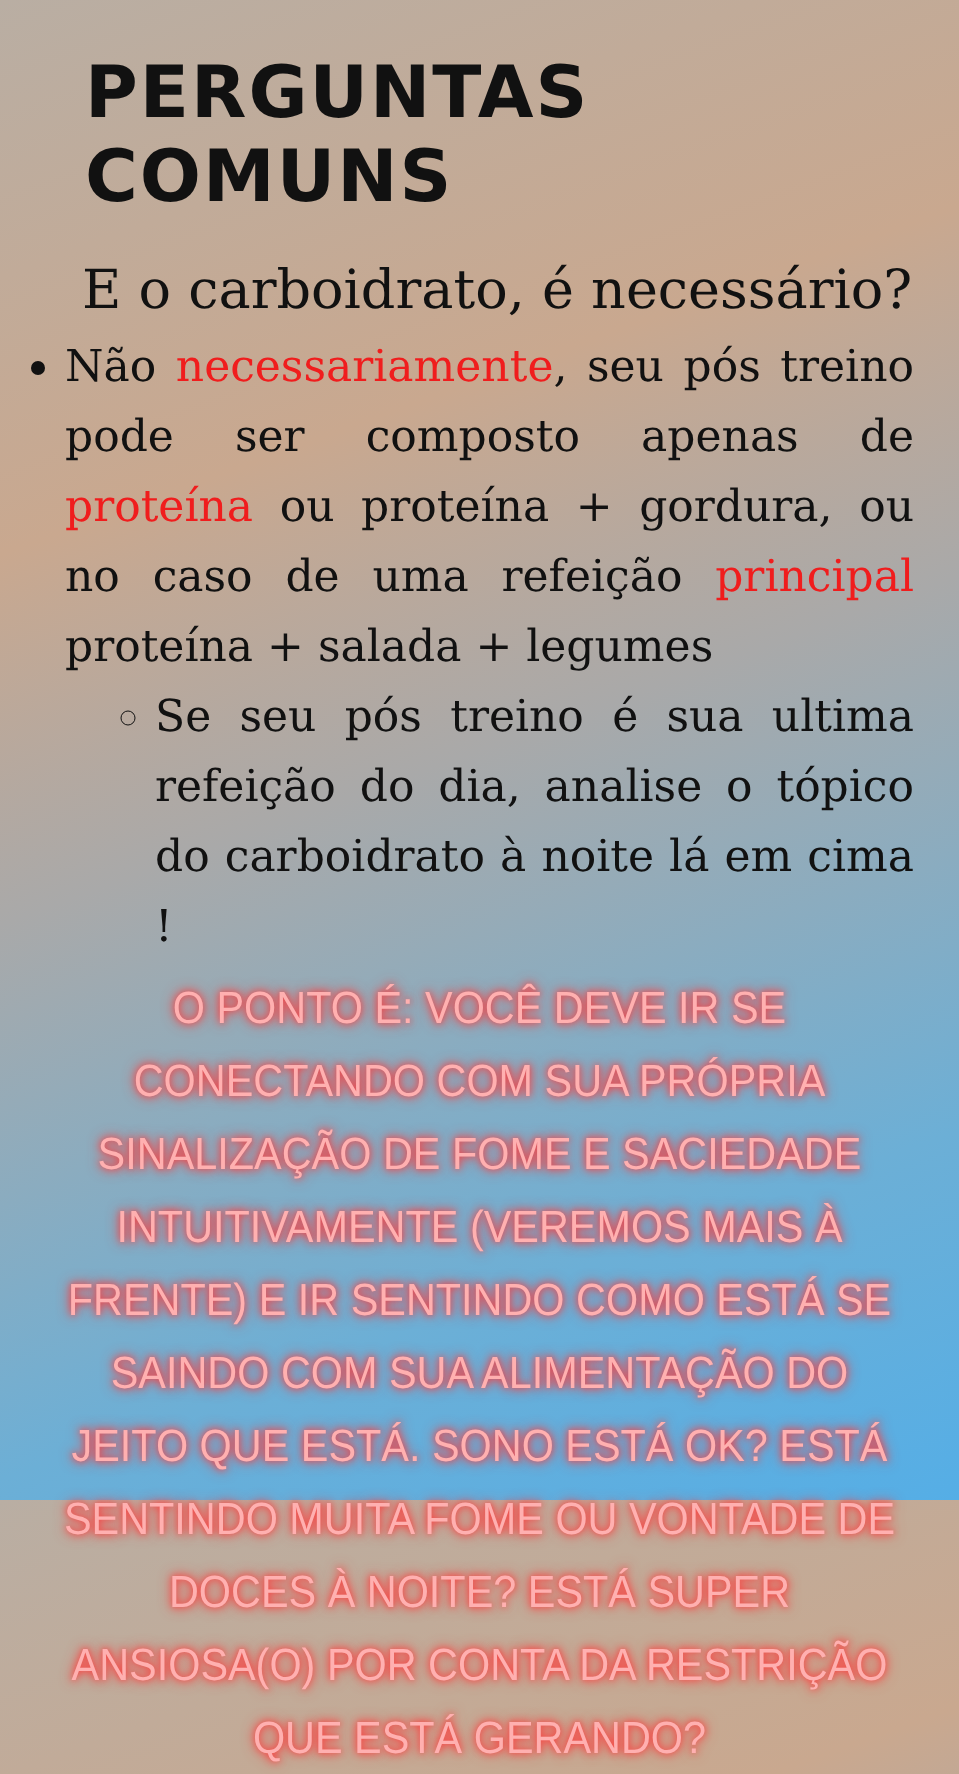PERGUNTAS COMUNS
E o carboidrato, é necessário?
Não necessariamente, seu pós treino pode ser composto apenas de proteína ou proteína + gordura, ou no caso de uma refeição principal proteína + salada + legumes
Se seu pós treino é sua ultima refeição do dia, analise o tópico do carboidrato à noite lá em cima !
O PONTO É: VOCÊ DEVE IR SE CONECTANDO COM SUA PRÓPRIA SINALIZAÇÃO DE FOME E SACIEDADE INTUITIVAMENTE (VEREMOS MAIS À FRENTE) E IR SENTINDO COMO ESTÁ SE SAINDO COM SUA ALIMENTAÇÃO DO JEITO QUE ESTÁ. SONO ESTÁ OK? ESTÁ SENTINDO MUITA FOME OU VONTADE DE DOCES À NOITE? ESTÁ SUPER ANSIOSA(O) POR CONTA DA RESTRIÇÃO QUE ESTÁ GERANDO?